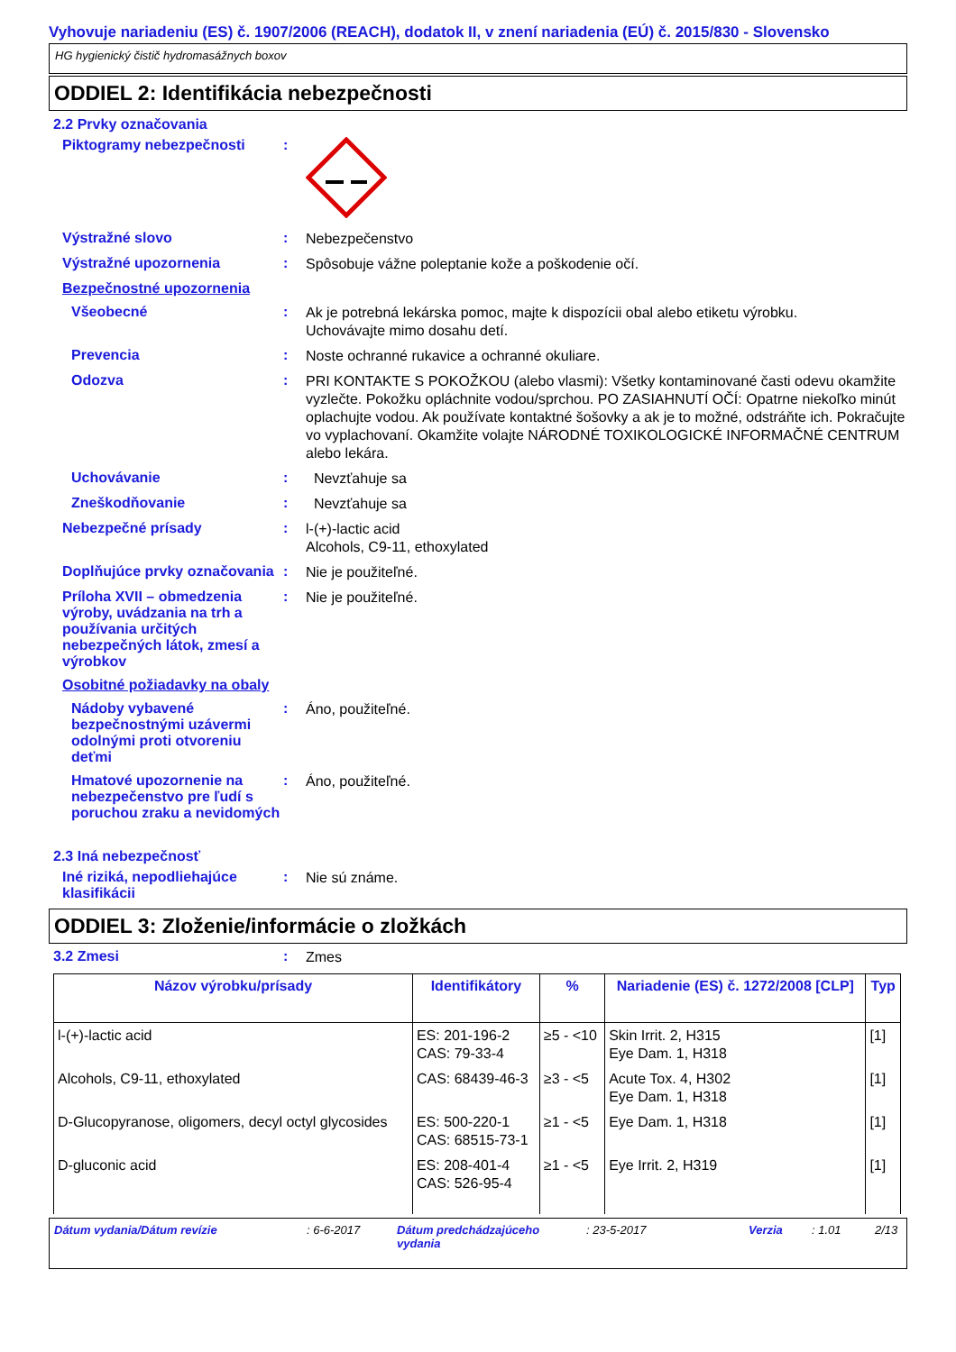Vyhovuje nariadeniu (ES) č. 1907/2006 (REACH), dodatok II, v znení nariadenia (EÚ) č. 2015/830 - Slovensko
HG hygienický čistič hydromasážnych boxov
ODDIEL 2: Identifikácia nebezpečnosti
2.2 Prvky označovania
Piktogramy nebezpečnosti :
Výstražné slovo :
Nebezpečenstvo
Výstražné upozornenia :
Spôsobuje vážne poleptanie kože a poškodenie očí.
Bezpečnostné upozornenia
Všeobecné :
Ak je potrebná lekárska pomoc, majte k dispozícii obal alebo etiketu výrobku.
Uchovávajte mimo dosahu detí.
Prevencia :
Noste ochranné rukavice a ochranné okuliare.
Odozva :
PRI KONTAKTE S POKOŽKOU (alebo vlasmi): Všetky kontaminované časti odevu okamžite vyzlečte. Pokožku opláchnite vodou/sprchou. PO ZASIAHNUTÍ OČÍ: Opatrne niekoľko minút oplachujte vodou. Ak používate kontaktné šošovky a ak je to možné, odstráňte ich. Pokračujte vo vyplachovaní. Okamžite volajte NÁRODNÉ TOXIKOLOGICKÉ INFORMAČNÉ CENTRUM alebo lekára.
Uchovávanie :
Nevzťahuje sa
Zneškodňovanie :
Nevzťahuje sa
Nebezpečné prísady :
l-(+)-lactic acid
Alcohols, C9-11, ethoxylated
Doplňujúce prvky označovania
:
Nie je použiteľné.
Príloha XVII – obmedzenia výroby, uvádzania na trh a používania určitých nebezpečných látok, zmesí a výrobkov
:
Nie je použiteľné.
Osobitné požiadavky na obaly
Nádoby vybavené bezpečnostnými uzávermi odolnými proti otvoreniu deťmi
:
Áno, použiteľné.
Hmatové upozornenie na nebezpečenstvo pre ľudí s poruchou zraku a nevidomých
:
Áno, použiteľné.
2.3 Iná nebezpečnosť
Iné riziká, nepodliehajúce klasifikácii
:
Nie sú známe.
ODDIEL 3: Zloženie/informácie o zložkách
3.2 Zmesi :
Zmes
| Názov výrobku/prísady | Identifikátory | % | Nariadenie (ES) č. 1272/2008 [CLP] | Typ |
| --- | --- | --- | --- | --- |
| l-(+)-lactic acid | ES: 201-196-2 CAS: 79-33-4 | ≥5 - <10 | Skin Irrit. 2, H315 Eye Dam. 1, H318 | [1] |
| Alcohols, C9-11, ethoxylated | CAS: 68439-46-3 | ≥3 - <5 | Acute Tox. 4, H302 Eye Dam. 1, H318 | [1] |
| D-Glucopyranose, oligomers, decyl octyl glycosides | ES: 500-220-1 CAS: 68515-73-1 | ≥1 - <5 | Eye Dam. 1, H318 | [1] |
| D-gluconic acid | ES: 208-401-4 CAS: 526-95-4 | ≥1 - <5 | Eye Irrit. 2, H319 | [1] |
Dátum vydania/Dátum revízie: 6-6-2017 Dátum predchádzajúceho vydania: 23-5-2017 Verzia: 1.01 2/13